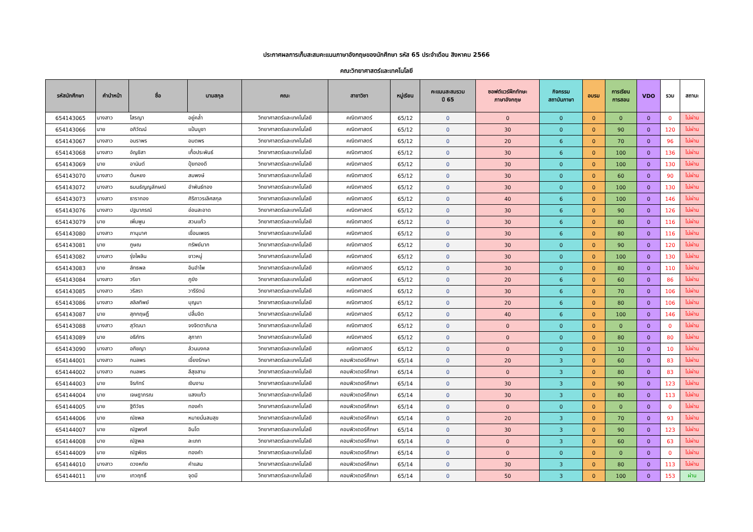ประกาศผลการเก็บสะสมคะแนนภาษาอังกฤษของนักศึกษา รหัส 65 ประจำเดือน สิงหาคม 2566
คณะวิทยาศาสตร์และเทคโนโลยี
| รหัสนักศึกษา | คำนำหน้า | ชื่อ | นามสกุล | คณะ | สาขาวิชา | หมู่เรียน | คะแนนสะสมรวม ปี 65 | ซอฟต์แวร์ฝึกทักษะ ภาษาอังกฤษ | กิจกรรม สถาบันภาษา | อบรม | การเรียน การสอน | VDO | รวม | สถานะ |
| --- | --- | --- | --- | --- | --- | --- | --- | --- | --- | --- | --- | --- | --- | --- |
| 654143065 | นางสาว | โสรญา | อยู่คล้ำ | วิทยาศาสตร์และเทคโนโลยี | คณิตศาสตร์ | 65/12 | 0 | 0 | 0 | 0 | 0 | 0 | 0 | ไม่ผ่าน |
| 654143066 | นาย | อภิวัฒน์ | แป้นบูชา | วิทยาศาสตร์และเทคโนโลยี | คณิตศาสตร์ | 65/12 | 0 | 30 | 0 | 0 | 90 | 0 | 120 | ไม่ผ่าน |
| 654143067 | นางสาว | อมราพร | อมตพร | วิทยาศาสตร์และเทคโนโลยี | คณิตศาสตร์ | 65/12 | 0 | 20 | 6 | 0 | 70 | 0 | 96 | ไม่ผ่าน |
| 654143068 | นางสาว | อัญชิสา | เกื้อประพันธ์ | วิทยาศาสตร์และเทคโนโลยี | คณิตศาสตร์ | 65/12 | 0 | 30 | 6 | 0 | 100 | 0 | 136 | ไม่ผ่าน |
| 654143069 | นาย | อานันต์ | ปุ้ยทองดี | วิทยาศาสตร์และเทคโนโลยี | คณิตศาสตร์ | 65/12 | 0 | 30 | 0 | 0 | 100 | 0 | 130 | ไม่ผ่าน |
| 654143070 | นางสาว | ต้นหยง | สมพงษ์ | วิทยาศาสตร์และเทคโนโลยี | คณิตศาสตร์ | 65/12 | 0 | 30 | 0 | 0 | 60 | 0 | 90 | ไม่ผ่าน |
| 654143072 | นางสาว | ธมนธัญญลักษณ์ | อำพันธ์ทอง | วิทยาศาสตร์และเทคโนโลยี | คณิตศาสตร์ | 65/12 | 0 | 30 | 0 | 0 | 100 | 0 | 130 | ไม่ผ่าน |
| 654143073 | นางสาว | ธาราทอง | ศิริถาวรเลิศสกุล | วิทยาศาสตร์และเทคโนโลยี | คณิตศาสตร์ | 65/12 | 0 | 40 | 6 | 0 | 100 | 0 | 146 | ไม่ผ่าน |
| 654143076 | นางสาว | ปฐมาภรณ์ | อ่อนสะอาด | วิทยาศาสตร์และเทคโนโลยี | คณิตศาสตร์ | 65/12 | 0 | 30 | 6 | 0 | 90 | 0 | 126 | ไม่ผ่าน |
| 654143079 | นาย | เพิ่มพูน | สวนแก้ว | วิทยาศาสตร์และเทคโนโลยี | คณิตศาสตร์ | 65/12 | 0 | 30 | 6 | 0 | 80 | 0 | 116 | ไม่ผ่าน |
| 654143080 | นางสาว | ภานุมาศ | เขื่อนเพชร | วิทยาศาสตร์และเทคโนโลยี | คณิตศาสตร์ | 65/12 | 0 | 30 | 6 | 0 | 80 | 0 | 116 | ไม่ผ่าน |
| 654143081 | นาย | ภูษณ | ทรัพย์มาก | วิทยาศาสตร์และเทคโนโลยี | คณิตศาสตร์ | 65/12 | 0 | 30 | 0 | 0 | 90 | 0 | 120 | ไม่ผ่าน |
| 654143082 | นางสาว | รุ่งไพลิน | ขาวหมู่ | วิทยาศาสตร์และเทคโนโลยี | คณิตศาสตร์ | 65/12 | 0 | 30 | 0 | 0 | 100 | 0 | 130 | ไม่ผ่าน |
| 654143083 | นาย | ลัทธพล | อินอำไพ | วิทยาศาสตร์และเทคโนโลยี | คณิตศาสตร์ | 65/12 | 0 | 30 | 0 | 0 | 80 | 0 | 110 | ไม่ผ่าน |
| 654143084 | นางสาว | วริยา | ภูฆัง | วิทยาศาสตร์และเทคโนโลยี | คณิตศาสตร์ | 65/12 | 0 | 20 | 6 | 0 | 60 | 0 | 86 | ไม่ผ่าน |
| 654143085 | นางสาว | วริสรา | วารีรัตน์ | วิทยาศาสตร์และเทคโนโลยี | คณิตศาสตร์ | 65/12 | 0 | 30 | 6 | 0 | 70 | 0 | 106 | ไม่ผ่าน |
| 654143086 | นางสาว | สลิลทิพย์ | บุญมา | วิทยาศาสตร์และเทคโนโลยี | คณิตศาสตร์ | 65/12 | 0 | 20 | 6 | 0 | 80 | 0 | 106 | ไม่ผ่าน |
| 654143087 | นาย | สุภกฤษฎิ์ | ปลื้มจิต | วิทยาศาสตร์และเทคโนโลยี | คณิตศาสตร์ | 65/12 | 0 | 40 | 6 | 0 | 100 | 0 | 146 | ไม่ผ่าน |
| 654143088 | นางสาว | สุวัฒนา | จงจิตตาภิบาล | วิทยาศาสตร์และเทคโนโลยี | คณิตศาสตร์ | 65/12 | 0 | 0 | 0 | 0 | 0 | 0 | 0 | ไม่ผ่าน |
| 654143089 | นาย | อธิภัทร | สุภาภา | วิทยาศาสตร์และเทคโนโลยี | คณิตศาสตร์ | 65/12 | 0 | 0 | 0 | 0 | 80 | 0 | 80 | ไม่ผ่าน |
| 654143090 | นางสาว | อภิชญา | ล้วนมงคล | วิทยาศาสตร์และเทคโนโลยี | คณิตศาสตร์ | 65/12 | 0 | 0 | 0 | 0 | 10 | 0 | 10 | ไม่ผ่าน |
| 654144001 | นางสาว | กมลพร | เจี้ยงรักษา | วิทยาศาสตร์และเทคโนโลยี | คอมพิวเตอร์ศึกษา | 65/14 | 0 | 20 | 3 | 0 | 60 | 0 | 83 | ไม่ผ่าน |
| 654144002 | นางสาว | กมลพร | ลีสุขสาม | วิทยาศาสตร์และเทคโนโลยี | คอมพิวเตอร์ศึกษา | 65/14 | 0 | 0 | 3 | 0 | 80 | 0 | 83 | ไม่ผ่าน |
| 654144003 | นาย | จีรภัทร์ | เงินงาม | วิทยาศาสตร์และเทคโนโลยี | คอมพิวเตอร์ศึกษา | 65/14 | 0 | 30 | 3 | 0 | 90 | 0 | 123 | ไม่ผ่าน |
| 654144004 | นาย | เจษฎาภรณ | แสงแก้ว | วิทยาศาสตร์และเทคโนโลยี | คอมพิวเตอร์ศึกษา | 65/14 | 0 | 30 | 3 | 0 | 80 | 0 | 113 | ไม่ผ่าน |
| 654144005 | นาย | ฐิติวัชร | ทองคำ | วิทยาศาสตร์และเทคโนโลยี | คอมพิวเตอร์ศึกษา | 65/14 | 0 | 0 | 0 | 0 | 0 | 0 | 0 | ไม่ผ่าน |
| 654144006 | นาย | ณัชพล | หมายมั่นสมสุข | วิทยาศาสตร์และเทคโนโลยี | คอมพิวเตอร์ศึกษา | 65/14 | 0 | 20 | 3 | 0 | 70 | 0 | 93 | ไม่ผ่าน |
| 654144007 | นาย | ณัฐพงศ์ | อินโต | วิทยาศาสตร์และเทคโนโลยี | คอมพิวเตอร์ศึกษา | 65/14 | 0 | 30 | 3 | 0 | 90 | 0 | 123 | ไม่ผ่าน |
| 654144008 | นาย | ณัฐพล | ละเภท | วิทยาศาสตร์และเทคโนโลยี | คอมพิวเตอร์ศึกษา | 65/14 | 0 | 0 | 3 | 0 | 60 | 0 | 63 | ไม่ผ่าน |
| 654144009 | นาย | ณัฐพัชร | ทองคำ | วิทยาศาสตร์และเทคโนโลยี | คอมพิวเตอร์ศึกษา | 65/14 | 0 | 0 | 0 | 0 | 0 | 0 | 0 | ไม่ผ่าน |
| 654144010 | นางสาว | ดวงหทัย | คำแสน | วิทยาศาสตร์และเทคโนโลยี | คอมพิวเตอร์ศึกษา | 65/14 | 0 | 30 | 3 | 0 | 80 | 0 | 113 | ไม่ผ่าน |
| 654144011 | นาย | เทวฤทธิ์ | จุดมี | วิทยาศาสตร์และเทคโนโลยี | คอมพิวเตอร์ศึกษา | 65/14 | 0 | 50 | 3 | 0 | 100 | 0 | 153 | ผ่าน |